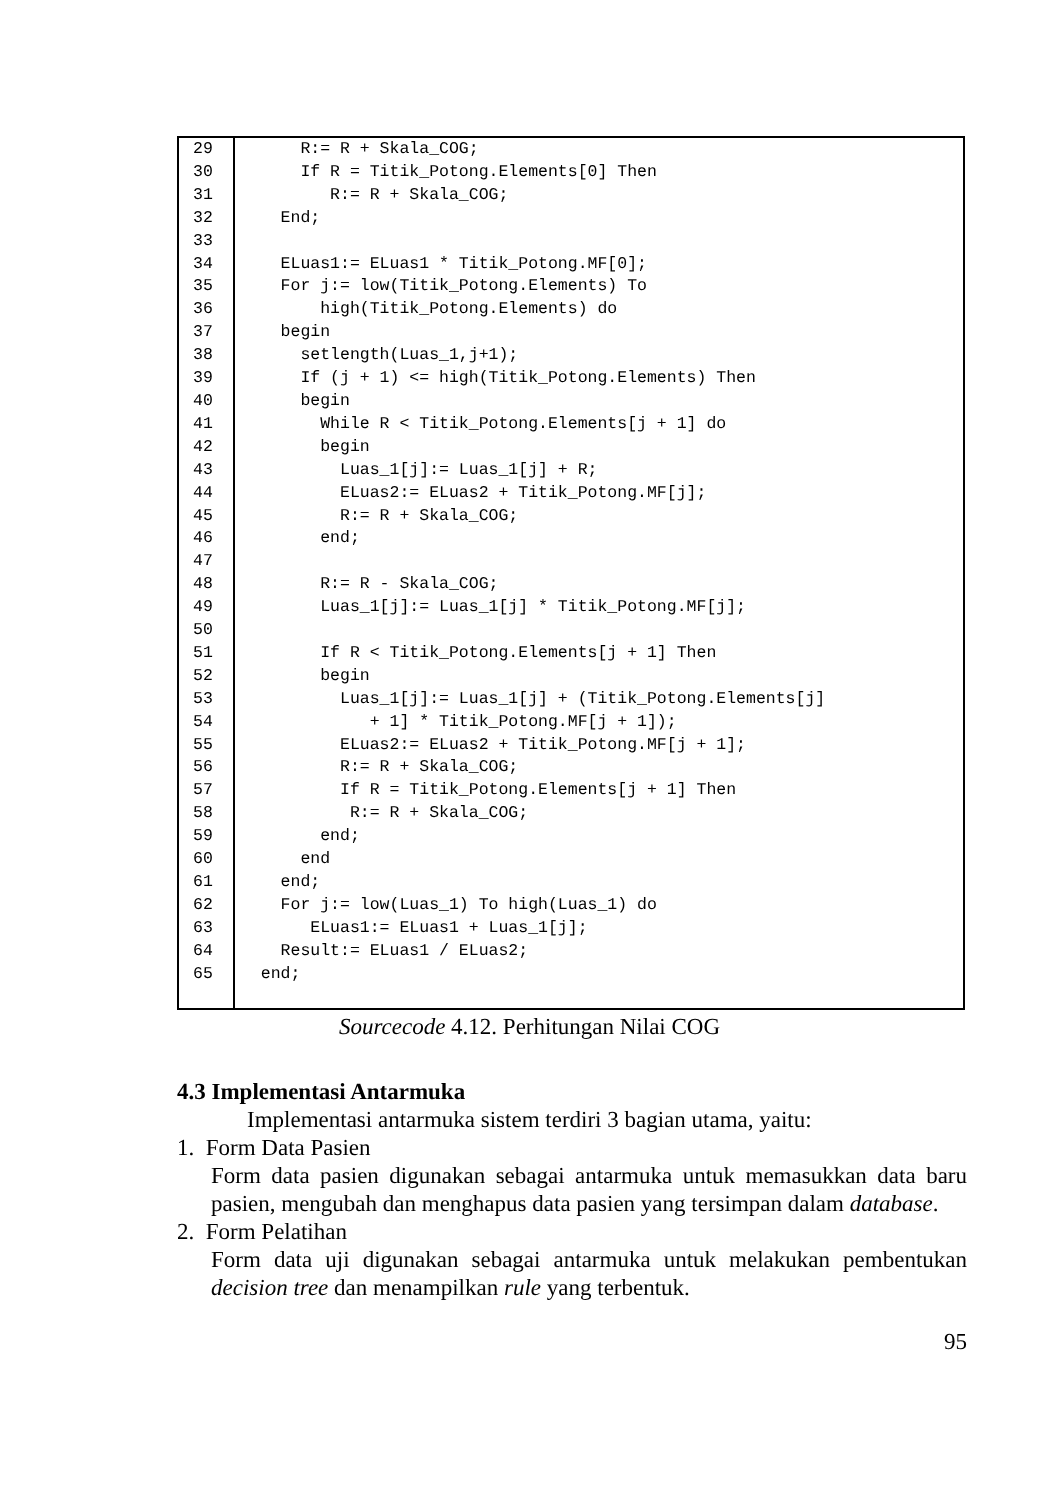| 29 | R:= R + Skala_COG; |
| 30 | If R = Titik_Potong.Elements[0] Then |
| 31 | R:= R + Skala_COG; |
| 32 | End; |
| 33 | |
| 34 | ELuas1:= ELuas1 * Titik_Potong.MF[0]; |
| 35 | For j:= low(Titik_Potong.Elements) To |
| 36 | high(Titik_Potong.Elements) do |
| 37 | begin |
| 38 | setlength(Luas_1,j+1); |
| 39 | If (j + 1) <= high(Titik_Potong.Elements) Then |
| 40 | begin |
| 41 | While R < Titik_Potong.Elements[j + 1] do |
| 42 | begin |
| 43 | Luas_1[j]:= Luas_1[j] + R; |
| 44 | ELuas2:= ELuas2 + Titik_Potong.MF[j]; |
| 45 | R:= R + Skala_COG; |
| 46 | end; |
| 47 | |
| 48 | R:= R - Skala_COG; |
| 49 | Luas_1[j]:= Luas_1[j] * Titik_Potong.MF[j]; |
| 50 | |
| 51 | If R < Titik_Potong.Elements[j + 1] Then |
| 52 | begin |
| 53 | Luas_1[j]:= Luas_1[j] + (Titik_Potong.Elements[j] |
| 54 | + 1] * Titik_Potong.MF[j + 1]); |
| 55 | ELuas2:= ELuas2 + Titik_Potong.MF[j + 1]; |
| 56 | R:= R + Skala_COG; |
| 57 | If R = Titik_Potong.Elements[j + 1] Then |
| 58 | R:= R + Skala_COG; |
| 59 | end; |
| 60 | end |
| 61 | end; |
| 62 | For j:= low(Luas_1) To high(Luas_1) do |
| 63 | ELuas1:= ELuas1 + Luas_1[j]; |
| 64 | Result:= ELuas1 / ELuas2; |
| 65 | end; |
Sourcecode 4.12. Perhitungan Nilai COG
4.3 Implementasi Antarmuka
Implementasi antarmuka sistem terdiri 3 bagian utama, yaitu:
1. Form Data Pasien
Form data pasien digunakan sebagai antarmuka untuk memasukkan data baru pasien, mengubah dan menghapus data pasien yang tersimpan dalam database.
2. Form Pelatihan
Form data uji digunakan sebagai antarmuka untuk melakukan pembentukan decision tree dan menampilkan rule yang terbentuk.
95